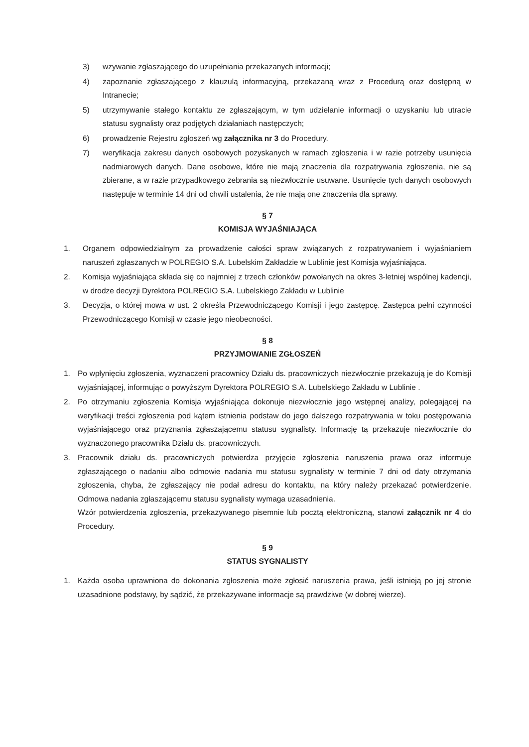3) wzywanie zgłaszającego do uzupełniania przekazanych informacji;
4) zapoznanie zgłaszającego z klauzulą informacyjną, przekazaną wraz z Procedurą oraz dostępną w Intranecie;
5) utrzymywanie stałego kontaktu ze zgłaszającym, w tym udzielanie informacji o uzyskaniu lub utracie statusu sygnalisty oraz podjętych działaniach następczych;
6) prowadzenie Rejestru zgłoszeń wg załącznika nr 3 do Procedury.
7) weryfikacja zakresu danych osobowych pozyskanych w ramach zgłoszenia i w razie potrzeby usunięcia nadmiarowych danych. Dane osobowe, które nie mają znaczenia dla rozpatrywania zgłoszenia, nie są zbierane, a w razie przypadkowego zebrania są niezwłocznie usuwane. Usunięcie tych danych osobowych następuje w terminie 14 dni od chwili ustalenia, że nie mają one znaczenia dla sprawy.
§ 7
KOMISJA WYJAŚNIAJĄCA
1. Organem odpowiedzialnym za prowadzenie całości spraw związanych z rozpatrywaniem i wyjaśnianiem naruszeń zgłaszanych w POLREGIO S.A. Lubelskim Zakładzie w Lublinie jest Komisja wyjaśniająca.
2. Komisja wyjaśniająca składa się co najmniej z trzech członków powołanych na okres 3-letniej wspólnej kadencji, w drodze decyzji Dyrektora POLREGIO S.A. Lubelskiego Zakładu w Lublinie
3. Decyzja, o której mowa w ust. 2 określa Przewodniczącego Komisji i jego zastępcę. Zastępca pełni czynności Przewodniczącego Komisji w czasie jego nieobecności.
§ 8
PRZYJMOWANIE ZGŁOSZEŃ
1. Po wpłynięciu zgłoszenia, wyznaczeni pracownicy Działu ds. pracowniczych niezwłocznie przekazują je do Komisji wyjaśniającej, informując o powyższym Dyrektora POLREGIO S.A. Lubelskiego Zakładu w Lublinie .
2. Po otrzymaniu zgłoszenia Komisja wyjaśniająca dokonuje niezwłocznie jego wstępnej analizy, polegającej na weryfikacji treści zgłoszenia pod kątem istnienia podstaw do jego dalszego rozpatrywania w toku postępowania wyjaśniającego oraz przyznania zgłaszającemu statusu sygnalisty. Informację tą przekazuje niezwłocznie do wyznaczonego pracownika Działu ds. pracowniczych.
3. Pracownik działu ds. pracowniczych potwierdza przyjęcie zgłoszenia naruszenia prawa oraz informuje zgłaszającego o nadaniu albo odmowie nadania mu statusu sygnalisty w terminie 7 dni od daty otrzymania zgłoszenia, chyba, że zgłaszający nie podał adresu do kontaktu, na który należy przekazać potwierdzenie. Odmowa nadania zgłaszającemu statusu sygnalisty wymaga uzasadnienia.
Wzór potwierdzenia zgłoszenia, przekazywanego pisemnie lub pocztą elektroniczną, stanowi załącznik nr 4 do Procedury.
§ 9
STATUS SYGNALISTY
1. Każda osoba uprawniona do dokonania zgłoszenia może zgłosić naruszenia prawa, jeśli istnieją po jej stronie uzasadnione podstawy, by sądzić, że przekazywane informacje są prawdziwe (w dobrej wierze).